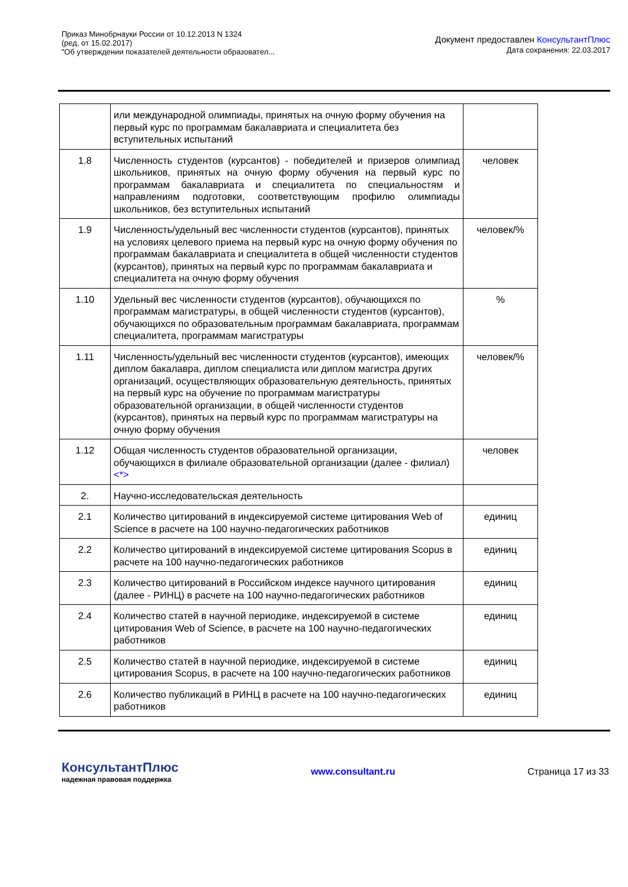Приказ Минобрнауки России от 10.12.2013 N 1324
(ред. от 15.02.2017)
"Об утверждении показателей деятельности образовател...
Документ предоставлен КонсультантПлюс
Дата сохранения: 22.03.2017
| | или международной олимпиады, принятых на очную форму обучения на первый курс по программам бакалавриата и специалитета без вступительных испытаний | |
| 1.8 | Численность студентов (курсантов) - победителей и призеров олимпиад школьников, принятых на очную форму обучения на первый курс по программам бакалавриата и специалитета по специальностям и направлениям подготовки, соответствующим профилю олимпиады школьников, без вступительных испытаний | человек |
| 1.9 | Численность/удельный вес численности студентов (курсантов), принятых на условиях целевого приема на первый курс на очную форму обучения по программам бакалавриата и специалитета в общей численности студентов (курсантов), принятых на первый курс по программам бакалавриата и специалитета на очную форму обучения | человек/% |
| 1.10 | Удельный вес численности студентов (курсантов), обучающихся по программам магистратуры, в общей численности студентов (курсантов), обучающихся по образовательным программам бакалавриата, программам специалитета, программам магистратуры | % |
| 1.11 | Численность/удельный вес численности студентов (курсантов), имеющих диплом бакалавра, диплом специалиста или диплом магистра других организаций, осуществляющих образовательную деятельность, принятых на первый курс на обучение по программам магистратуры образовательной организации, в общей численности студентов (курсантов), принятых на первый курс по программам магистратуры на очную форму обучения | человек/% |
| 1.12 | Общая численность студентов образовательной организации, обучающихся в филиале образовательной организации (далее - филиал) <*> | человек |
| 2. | Научно-исследовательская деятельность | |
| 2.1 | Количество цитирований в индексируемой системе цитирования Web of Science в расчете на 100 научно-педагогических работников | единиц |
| 2.2 | Количество цитирований в индексируемой системе цитирования Scopus в расчете на 100 научно-педагогических работников | единиц |
| 2.3 | Количество цитирований в Российском индексе научного цитирования (далее - РИНЦ) в расчете на 100 научно-педагогических работников | единиц |
| 2.4 | Количество статей в научной периодике, индексируемой в системе цитирования Web of Science, в расчете на 100 научно-педагогических работников | единиц |
| 2.5 | Количество статей в научной периодике, индексируемой в системе цитирования Scopus, в расчете на 100 научно-педагогических работников | единиц |
| 2.6 | Количество публикаций в РИНЦ в расчете на 100 научно-педагогических работников | единиц |
КонсультантПлюс
надежная правовая поддержка
www.consultant.ru Страница 17 из 33